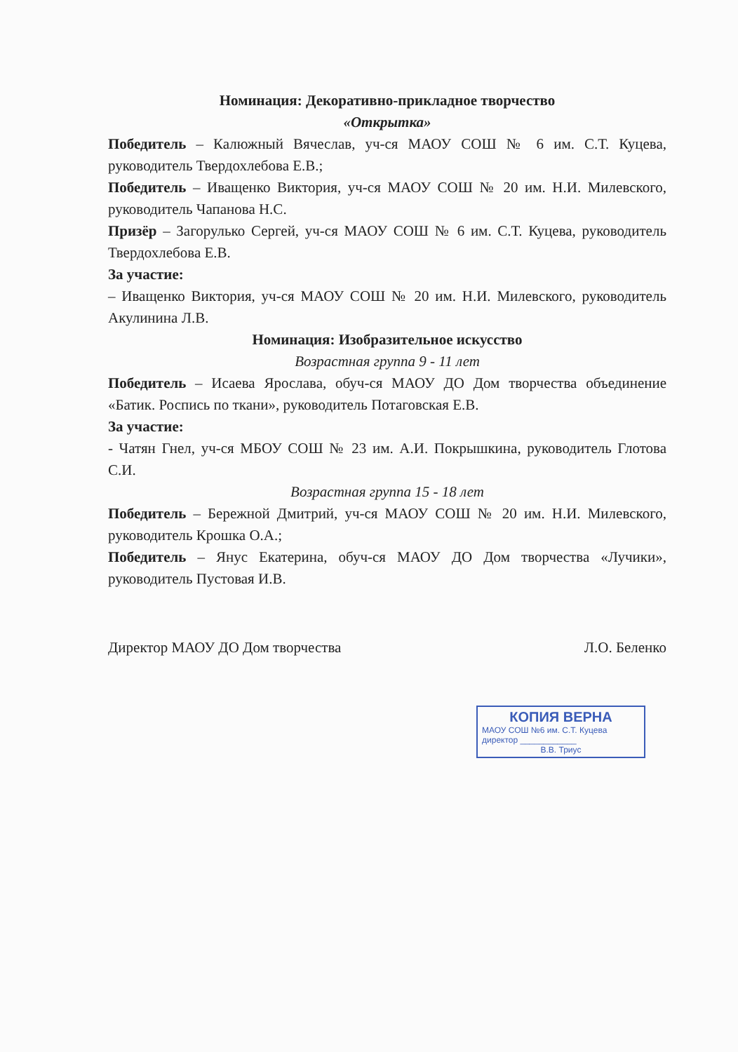Номинация: Декоративно-прикладное творчество
«Открытка»
Победитель – Калюжный Вячеслав, уч-ся МАОУ СОШ № 6 им. С.Т. Куцева, руководитель Твердохлебова Е.В.;
Победитель – Иващенко Виктория, уч-ся МАОУ СОШ № 20 им. Н.И. Милевского, руководитель Чапанова Н.С.
Призёр – Загорулько Сергей, уч-ся МАОУ СОШ № 6 им. С.Т. Куцева, руководитель Твердохлебова Е.В.
За участие:
– Иващенко Виктория, уч-ся МАОУ СОШ № 20 им. Н.И. Милевского, руководитель Акулинина Л.В.
Номинация: Изобразительное искусство
Возрастная группа 9 - 11 лет
Победитель – Исаева Ярослава, обуч-ся МАОУ ДО Дом творчества объединение «Батик. Роспись по ткани», руководитель Потаговская Е.В.
За участие:
- Чатян Гнел, уч-ся МБОУ СОШ № 23 им. А.И. Покрышкина, руководитель Глотова С.И.
Возрастная группа 15 - 18 лет
Победитель – Бережной Дмитрий, уч-ся МАОУ СОШ № 20 им. Н.И. Милевского, руководитель Крошка О.А.;
Победитель – Янус Екатерина, обуч-ся МАОУ ДО Дом творчества «Лучики», руководитель Пустовая И.В.
Директор МАОУ ДО Дом творчества Л.О. Беленко
КОПИЯ ВЕРНА
МАОУ СОШ №6 им. С.Т. Куцева
директор ____________
В.В. Триус